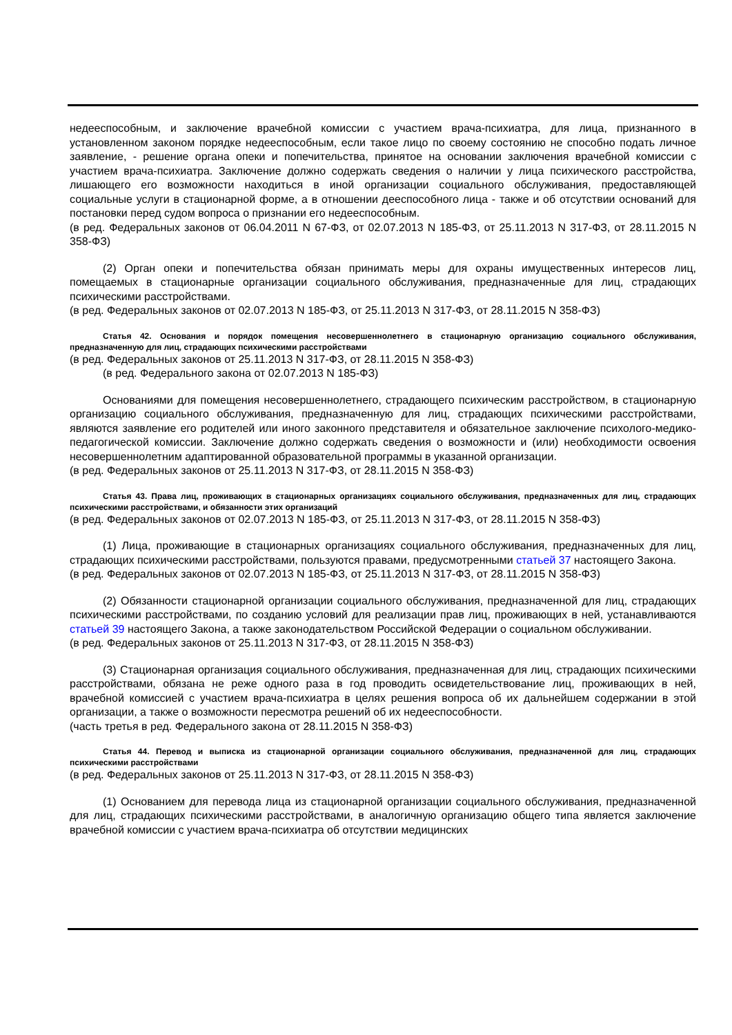недееспособным, и заключение врачебной комиссии с участием врача-психиатра, для лица, признанного в установленном законом порядке недееспособным, если такое лицо по своему состоянию не способно подать личное заявление, - решение органа опеки и попечительства, принятое на основании заключения врачебной комиссии с участием врача-психиатра. Заключение должно содержать сведения о наличии у лица психического расстройства, лишающего его возможности находиться в иной организации социального обслуживания, предоставляющей социальные услуги в стационарной форме, а в отношении дееспособного лица - также и об отсутствии оснований для постановки перед судом вопроса о признании его недееспособным.
(в ред. Федеральных законов от 06.04.2011 N 67-ФЗ, от 02.07.2013 N 185-ФЗ, от 25.11.2013 N 317-ФЗ, от 28.11.2015 N 358-ФЗ)
(2) Орган опеки и попечительства обязан принимать меры для охраны имущественных интересов лиц, помещаемых в стационарные организации социального обслуживания, предназначенные для лиц, страдающих психическими расстройствами.
(в ред. Федеральных законов от 02.07.2013 N 185-ФЗ, от 25.11.2013 N 317-ФЗ, от 28.11.2015 N 358-ФЗ)
Статья 42. Основания и порядок помещения несовершеннолетнего в стационарную организацию социального обслуживания, предназначенную для лиц, страдающих психическими расстройствами
(в ред. Федеральных законов от 25.11.2013 N 317-ФЗ, от 28.11.2015 N 358-ФЗ)
(в ред. Федерального закона от 02.07.2013 N 185-ФЗ)
Основаниями для помещения несовершеннолетнего, страдающего психическим расстройством, в стационарную организацию социального обслуживания, предназначенную для лиц, страдающих психическими расстройствами, являются заявление его родителей или иного законного представителя и обязательное заключение психолого-медико-педагогической комиссии. Заключение должно содержать сведения о возможности и (или) необходимости освоения несовершеннолетним адаптированной образовательной программы в указанной организации.
(в ред. Федеральных законов от 25.11.2013 N 317-ФЗ, от 28.11.2015 N 358-ФЗ)
Статья 43. Права лиц, проживающих в стационарных организациях социального обслуживания, предназначенных для лиц, страдающих психическими расстройствами, и обязанности этих организаций
(в ред. Федеральных законов от 02.07.2013 N 185-ФЗ, от 25.11.2013 N 317-ФЗ, от 28.11.2015 N 358-ФЗ)
(1) Лица, проживающие в стационарных организациях социального обслуживания, предназначенных для лиц, страдающих психическими расстройствами, пользуются правами, предусмотренными статьей 37 настоящего Закона.
(в ред. Федеральных законов от 02.07.2013 N 185-ФЗ, от 25.11.2013 N 317-ФЗ, от 28.11.2015 N 358-ФЗ)
(2) Обязанности стационарной организации социального обслуживания, предназначенной для лиц, страдающих психическими расстройствами, по созданию условий для реализации прав лиц, проживающих в ней, устанавливаются статьей 39 настоящего Закона, а также законодательством Российской Федерации о социальном обслуживании.
(в ред. Федеральных законов от 25.11.2013 N 317-ФЗ, от 28.11.2015 N 358-ФЗ)
(3) Стационарная организация социального обслуживания, предназначенная для лиц, страдающих психическими расстройствами, обязана не реже одного раза в год проводить освидетельствование лиц, проживающих в ней, врачебной комиссией с участием врача-психиатра в целях решения вопроса об их дальнейшем содержании в этой организации, а также о возможности пересмотра решений об их недееспособности.
(часть третья в ред. Федерального закона от 28.11.2015 N 358-ФЗ)
Статья 44. Перевод и выписка из стационарной организации социального обслуживания, предназначенной для лиц, страдающих психическими расстройствами
(в ред. Федеральных законов от 25.11.2013 N 317-ФЗ, от 28.11.2015 N 358-ФЗ)
(1) Основанием для перевода лица из стационарной организации социального обслуживания, предназначенной для лиц, страдающих психическими расстройствами, в аналогичную организацию общего типа является заключение врачебной комиссии с участием врача-психиатра об отсутствии медицинских